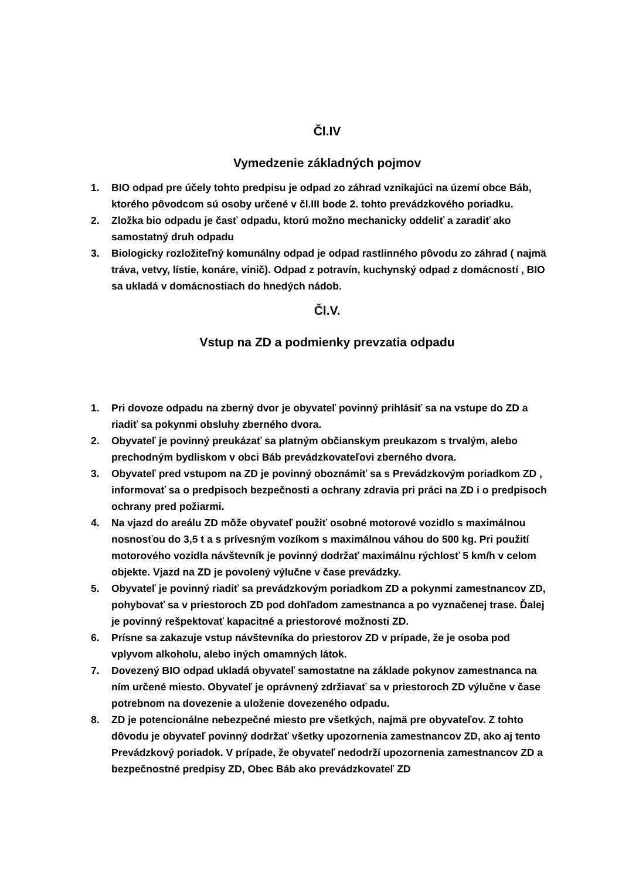Čl.IV
Vymedzenie základných pojmov
1. BIO odpad pre účely tohto predpisu je odpad zo záhrad vznikajúci na území obce Báb, ktorého pôvodcom sú osoby určené v čl.III bode 2. tohto prevádzkového poriadku.
2. Zložka bio odpadu je časť odpadu, ktorú možno mechanicky oddeliť a zaradiť ako samostatný druh odpadu
3. Biologicky rozložiteľný komunálny odpad je odpad rastlinného pôvodu zo záhrad ( najmä tráva, vetvy, lístie, konáre, vinič). Odpad z potravín, kuchynský odpad z domácností , BIO sa ukladá v domácnostiach do hnedých nádob.
Čl.V.
Vstup na ZD a podmienky prevzatia odpadu
1. Pri dovoze odpadu na zberný dvor je obyvateľ povinný prihlásiť sa na vstupe do ZD a riadiť sa pokynmi obsluhy zberného dvora.
2. Obyvateľ je povinný preukázať sa platným občianskym preukazom s trvalým, alebo prechodným bydliskom v obci Báb prevádzkovateľovi zberného dvora.
3. Obyvateľ pred vstupom na ZD je povinný oboznámiť sa s Prevádzkovým poriadkom ZD , informovať sa o predpisoch bezpečnosti a ochrany zdravia pri práci na ZD i o predpisoch ochrany pred požiarmi.
4. Na vjazd do areálu ZD môže obyvateľ použiť osobné motorové vozidlo s maximálnou nosnosťou do 3,5 t a s prívesným vozíkom s maximálnou váhou do 500 kg. Pri použití motorového vozidla návštevník je povinný dodržať maximálnu rýchlosť 5 km/h v celom objekte. Vjazd na ZD je povolený výlučne v čase prevádzky.
5. Obyvateľ je povinný riadiť sa prevádzkovým poriadkom ZD a pokynmi zamestnancov ZD, pohybovať sa v priestoroch ZD pod dohľadom zamestnanca a po vyznačenej trase. Ďalej je povinný rešpektovať kapacitné a priestorové možnosti ZD.
6. Prísne sa zakazuje vstup návštevníka do priestorov ZD v prípade, že je osoba pod vplyvom alkoholu, alebo iných omamných látok.
7. Dovezený BIO odpad ukladá obyvateľ samostatne na základe pokynov zamestnanca na ním určené miesto. Obyvateľ je oprávnený zdržiavať sa v priestoroch ZD výlučne v čase potrebnom na dovezenie a uloženie dovezeného odpadu.
8. ZD je potencionálne nebezpečné miesto pre všetkých, najmä pre obyvateľov. Z tohto dôvodu je obyvateľ povinný dodržať všetky upozornenia zamestnancov ZD, ako aj tento Prevádzkový poriadok. V prípade, že obyvateľ nedodrží upozornenia zamestnancov ZD a bezpečnostné predpisy ZD, Obec Báb ako prevádzkovateľ ZD